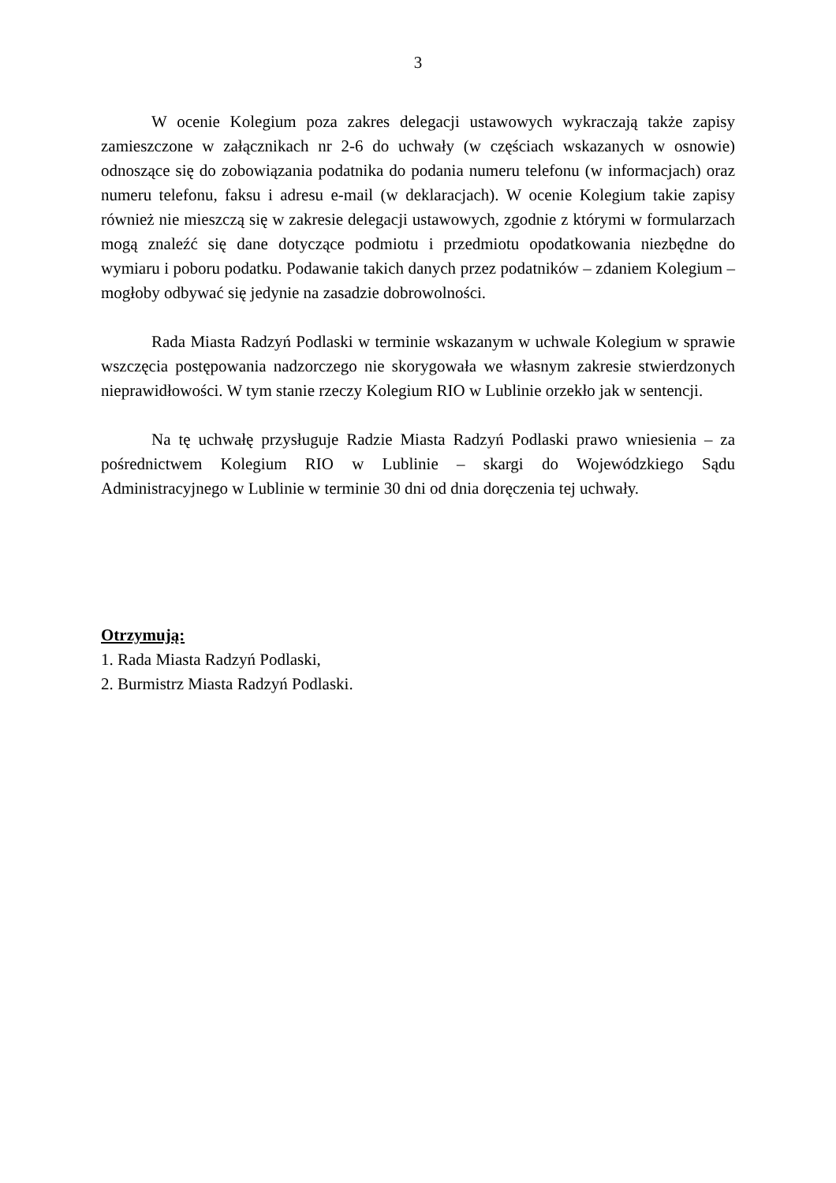3
W ocenie Kolegium poza zakres delegacji ustawowych wykraczają także zapisy zamieszczone w załącznikach nr 2-6 do uchwały (w częściach wskazanych w osnowie) odnoszące się do zobowiązania podatnika do podania numeru telefonu (w informacjach) oraz numeru telefonu, faksu i adresu e-mail (w deklaracjach). W ocenie Kolegium takie zapisy również nie mieszczą się w zakresie delegacji ustawowych, zgodnie z którymi w formularzach mogą znaleźć się dane dotyczące podmiotu i przedmiotu opodatkowania niezbędne do wymiaru i poboru podatku. Podawanie takich danych przez podatników – zdaniem Kolegium – mogłoby odbywać się jedynie na zasadzie dobrowolności.
Rada Miasta Radzyń Podlaski w terminie wskazanym w uchwale Kolegium w sprawie wszczęcia postępowania nadzorczego nie skorygowała we własnym zakresie stwierdzonych nieprawidłowości. W tym stanie rzeczy Kolegium RIO w Lublinie orzekło jak w sentencji.
Na tę uchwałę przysługuje Radzie Miasta Radzyń Podlaski prawo wniesienia – za pośrednictwem Kolegium RIO w Lublinie – skargi do Wojewódzkiego Sądu Administracyjnego w Lublinie w terminie 30 dni od dnia doręczenia tej uchwały.
Otrzymują:
1. Rada Miasta Radzyń Podlaski,
2. Burmistrz Miasta Radzyń Podlaski.